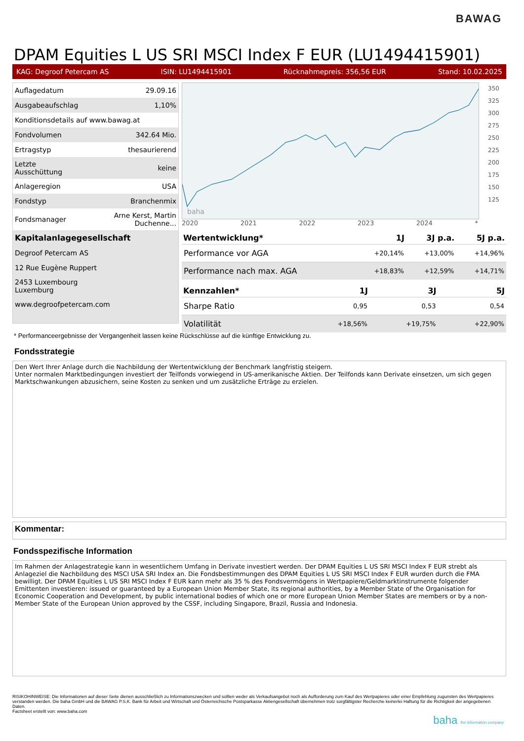BAWAG
DPAM Equities L US SRI MSCI Index F EUR (LU1494415901)
KAG: Degroof Petercam AS ISIN: LU1494415901 Rücknahmepreis: 356,56 EUR Stand: 10.02.2025
| Auflagedatum | 29.09.16 |
| Ausgabeaufschlag | 1,10% |
| Konditionsdetails auf www.bawag.at | |
| Fondvolumen | 342.64 Mio. |
| Ertragstyp | thesaurierend |
| Letzte Ausschüttung | keine |
| Anlageregion | USA |
| Fondstyp | Branchenmix |
| Fondsmanager | Arne Kerst, Martin Duchenne... |
| Kapitalanlagegesellschaft | |
| Degroof Petercam AS | |
| 12 Rue Eugène Ruppert | |
| 2453 Luxembourg Luxemburg | |
| www.degroofpetercam.com | |
baha
350
325
300
275
250
225
200
175
150
125
2020 2021 2022 2023 2024 *
| Wertentwicklung* | 1J | 3J p.a. | 5J p.a. |
| --- | --- | --- | --- |
| Performance vor AGA | +20,14% | +13,00% | +14,96% |
| Performance nach max. AGA | +18,83% | +12,59% | +14,71% |
| Kennzahlen* | 1J | 3J | 5J |
| --- | --- | --- | --- |
| Sharpe Ratio | 0,95 | 0,53 | 0,54 |
| Volatilität | +18,56% | +19,75% | +22,90% |
* Performanceergebnisse der Vergangenheit lassen keine Rückschlüsse auf die künftige Entwicklung zu.
Fondsstrategie
Den Wert Ihrer Anlage durch die Nachbildung der Wertentwicklung der Benchmark langfristig steigern.
Unter normalen Marktbedingungen investiert der Teilfonds vorwiegend in US-amerikanische Aktien. Der Teilfonds kann Derivate einsetzen, um sich gegen Marktschwankungen abzusichern, seine Kosten zu senken und um zusätzliche Erträge zu erzielen.
Kommentar:
Fondsspezifische Information
Im Rahmen der Anlagestrategie kann in wesentlichem Umfang in Derivate investiert werden. Der DPAM Equities L US SRI MSCI Index F EUR strebt als Anlageziel die Nachbildung des MSCI USA SRI Index an. Die Fondsbestimmungen des DPAM Equities L US SRI MSCI Index F EUR wurden durch die FMA bewilligt. Der DPAM Equities L US SRI MSCI Index F EUR kann mehr als 35 % des Fondsvermögens in Wertpapiere/Geldmarktinstrumente folgender Emittenten investieren: issued or guaranteed by a European Union Member State, its regional authorities, by a Member State of the Organisation for Economic Cooperation and Development, by public international bodies of which one or more European Union Member States are members or by a non-Member State of the European Union approved by the CSSF, including Singapore, Brazil, Russia and Indonesia.
RISIKOHINWEISE: Die Informationen auf dieser Seite dienen ausschließlich zu Informationszwecken und sollten weder als Verkaufsangebot noch als Aufforderung zum Kauf des Wertpapieres oder einer Empfehlung zugunsten des Wertpapieres verstanden werden. Die baha GmbH und die BAWAG P.S.K. Bank für Arbeit und Wirtschaft und Österreichische Postsparkasse Aktiengesellschaft übernehmen trotz sorgfältigster Recherche keinerlei Haftung für die Richtigkeit der angegebenen Daten.
Factsheet erstellt von: www.baha.com
baha the information company